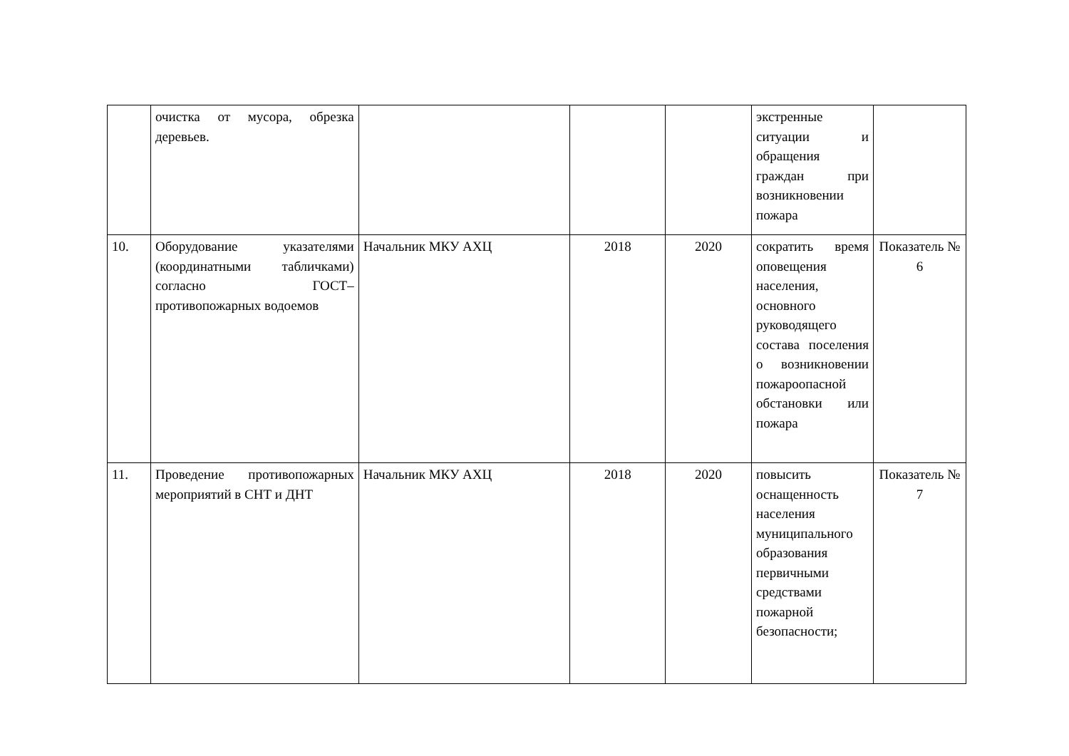| | очистка от мусора, обрезка деревьев. | | | | экстренные ситуации и обращения граждан при возникновении пожара | |
| 10. | Оборудование указателями (координатными табличками) согласно ГОСТ–противопожарных водоемов | Начальник МКУ АХЦ | 2018 | 2020 | сократить время оповещения населения, основного руководящего состава поселения о возникновении пожароопасной обстановки или пожара | Показатель № 6 |
| 11. | Проведение противопожарных мероприятий в СНТ и ДНТ | Начальник МКУ АХЦ | 2018 | 2020 | повысить оснащенность населения муниципального образования первичными средствами пожарной безопасности; | Показатель № 7 |